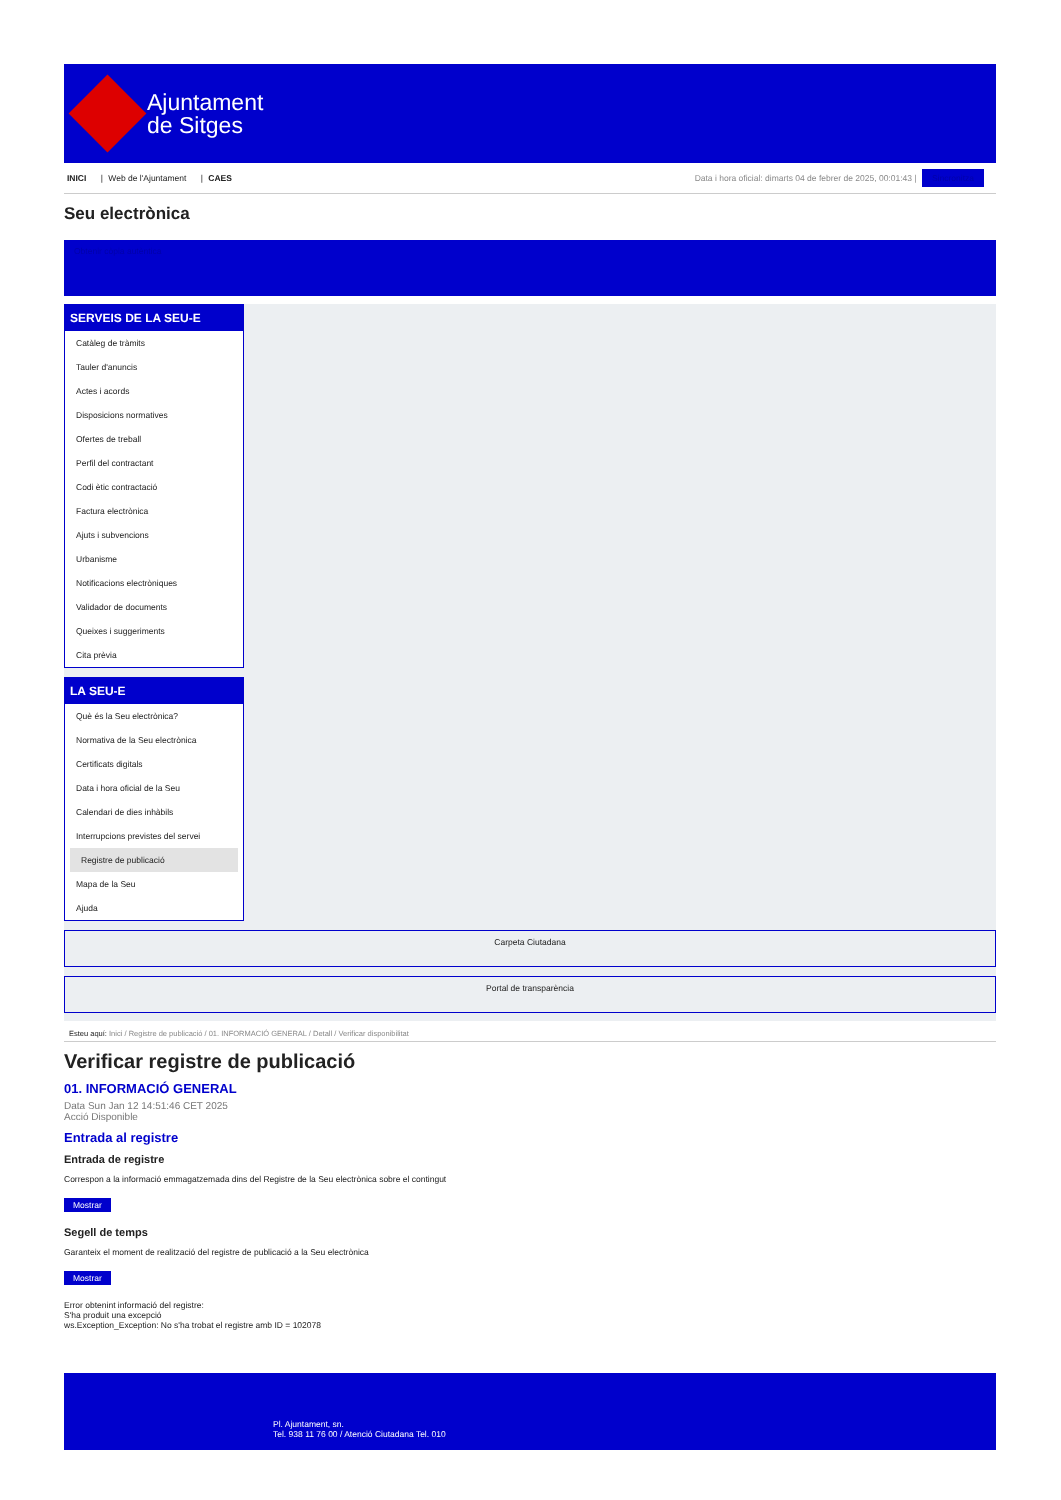Ajuntament
de Sitges
INICI | Web de l'Ajuntament | CAES
Data i hora oficial: dimarts 04 de febrer de 2025, 00:01:43 | Sincronitza
Seu electrònica
Obtenir còpia autèntica
SERVEIS DE LA SEU-E
Catàleg de tràmits
Tauler d'anuncis
Actes i acords
Disposicions normatives
Ofertes de treball
Perfil del contractant
Codi ètic contractació
Factura electrònica
Ajuts i subvencions
Urbanisme
Notificacions electròniques
Validador de documents
Queixes i suggeriments
Cita prèvia
LA SEU-E
Què és la Seu electrònica?
Normativa de la Seu electrònica
Certificats digitals
Data i hora oficial de la Seu
Calendari de dies inhàbils
Interrupcions previstes del servei
Registre de publicació
Mapa de la Seu
Ajuda
Carpeta Ciutadana
Portal de transparència
Esteu aquí: Inici / Registre de publicació / 01. INFORMACIÓ GENERAL / Detall / Verificar disponibilitat
Verificar registre de publicació
01. INFORMACIÓ GENERAL
Data Sun Jan 12 14:51:46 CET 2025
Acció Disponible
Entrada al registre
Entrada de registre
Correspon a la informació emmagatzemada dins del Registre de la Seu electrònica sobre el contingut
Mostrar
Segell de temps
Garanteix el moment de realització del registre de publicació a la Seu electrònica
Mostrar
Error obtenint informació del registre:
S'ha produit una excepció
ws.Exception_Exception: No s'ha trobat el registre amb ID = 102078
Pl. Ajuntament, sn.
Tel. 938 11 76 00 / Atenció Ciutadana Tel. 010